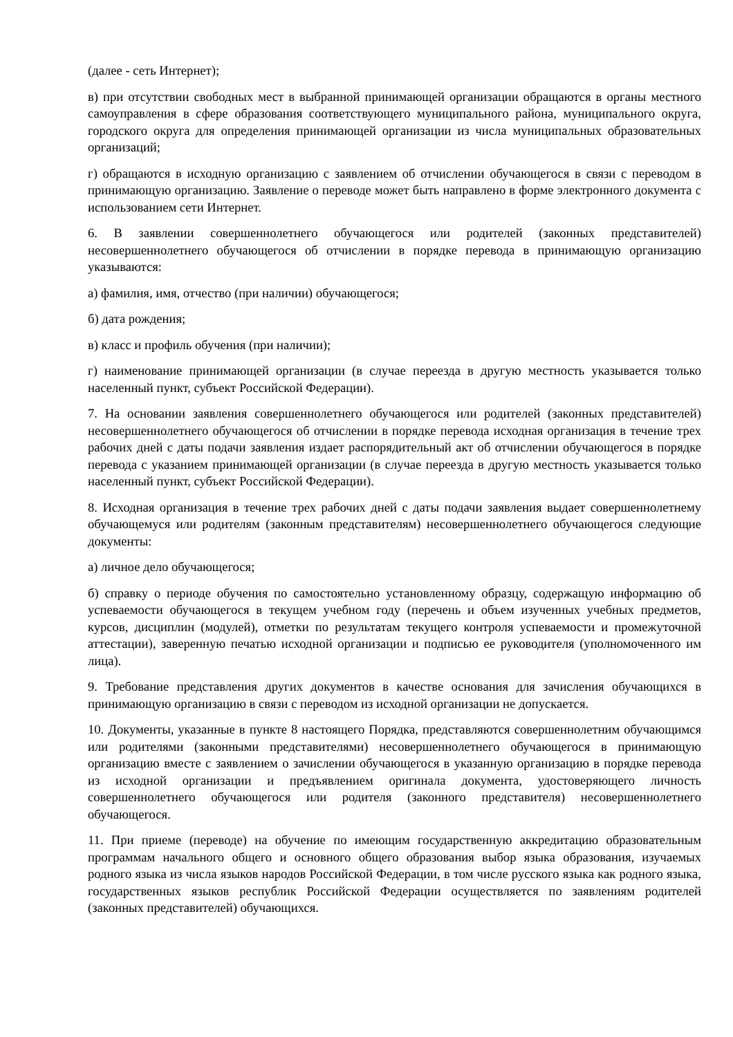(далее - сеть Интернет);
в) при отсутствии свободных мест в выбранной принимающей организации обращаются в органы местного самоуправления в сфере образования соответствующего муниципального района, муниципального округа, городского округа для определения принимающей организации из числа муниципальных образовательных организаций;
г) обращаются в исходную организацию с заявлением об отчислении обучающегося в связи с переводом в принимающую организацию. Заявление о переводе может быть направлено в форме электронного документа с использованием сети Интернет.
6. В заявлении совершеннолетнего обучающегося или родителей (законных представителей) несовершеннолетнего обучающегося об отчислении в порядке перевода в принимающую организацию указываются:
а) фамилия, имя, отчество (при наличии) обучающегося;
б) дата рождения;
в) класс и профиль обучения (при наличии);
г) наименование принимающей организации (в случае переезда в другую местность указывается только населенный пункт, субъект Российской Федерации).
7. На основании заявления совершеннолетнего обучающегося или родителей (законных представителей) несовершеннолетнего обучающегося об отчислении в порядке перевода исходная организация в течение трех рабочих дней с даты подачи заявления издает распорядительный акт об отчислении обучающегося в порядке перевода с указанием принимающей организации (в случае переезда в другую местность указывается только населенный пункт, субъект Российской Федерации).
8. Исходная организация в течение трех рабочих дней с даты подачи заявления выдает совершеннолетнему обучающемуся или родителям (законным представителям) несовершеннолетнего обучающегося следующие документы:
а) личное дело обучающегося;
б) справку о периоде обучения по самостоятельно установленному образцу, содержащую информацию об успеваемости обучающегося в текущем учебном году (перечень и объем изученных учебных предметов, курсов, дисциплин (модулей), отметки по результатам текущего контроля успеваемости и промежуточной аттестации), заверенную печатью исходной организации и подписью ее руководителя (уполномоченного им лица).
9. Требование представления других документов в качестве основания для зачисления обучающихся в принимающую организацию в связи с переводом из исходной организации не допускается.
10. Документы, указанные в пункте 8 настоящего Порядка, представляются совершеннолетним обучающимся или родителями (законными представителями) несовершеннолетнего обучающегося в принимающую организацию вместе с заявлением о зачислении обучающегося в указанную организацию в порядке перевода из исходной организации и предъявлением оригинала документа, удостоверяющего личность совершеннолетнего обучающегося или родителя (законного представителя) несовершеннолетнего обучающегося.
11. При приеме (переводе) на обучение по имеющим государственную аккредитацию образовательным программам начального общего и основного общего образования выбор языка образования, изучаемых родного языка из числа языков народов Российской Федерации, в том числе русского языка как родного языка, государственных языков республик Российской Федерации осуществляется по заявлениям родителей (законных представителей) обучающихся.